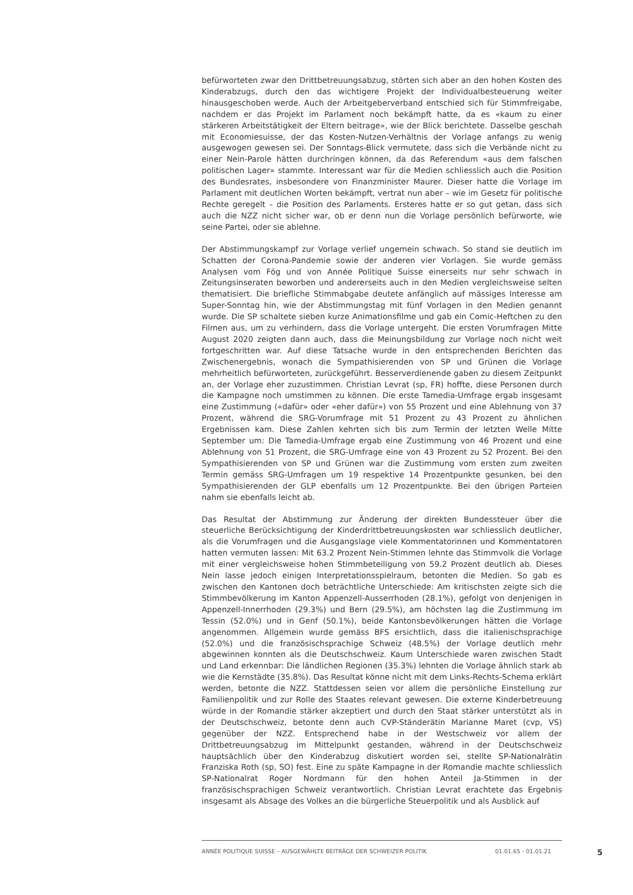befürworteten zwar den Drittbetreuungsabzug, störten sich aber an den hohen Kosten des Kinderabzugs, durch den das wichtigere Projekt der Individualbesteuerung weiter hinausgeschoben werde. Auch der Arbeitgeberverband entschied sich für Stimmfreigabe, nachdem er das Projekt im Parlament noch bekämpft hatte, da es «kaum zu einer stärkeren Arbeitstätigkeit der Eltern beitrage», wie der Blick berichtete. Dasselbe geschah mit Economiesuisse, der das Kosten-Nutzen-Verhältnis der Vorlage anfangs zu wenig ausgewogen gewesen sei. Der Sonntags-Blick vermutete, dass sich die Verbände nicht zu einer Nein-Parole hätten durchringen können, da das Referendum «aus dem falschen politischen Lager» stammte. Interessant war für die Medien schliesslich auch die Position des Bundesrates, insbesondere von Finanzminister Maurer. Dieser hatte die Vorlage im Parlament mit deutlichen Worten bekämpft, vertrat nun aber – wie im Gesetz für politische Rechte geregelt – die Position des Parlaments. Ersteres hatte er so gut getan, dass sich auch die NZZ nicht sicher war, ob er denn nun die Vorlage persönlich befürworte, wie seine Partei, oder sie ablehne.
Der Abstimmungskampf zur Vorlage verlief ungemein schwach. So stand sie deutlich im Schatten der Corona-Pandemie sowie der anderen vier Vorlagen. Sie wurde gemäss Analysen vom Fög und von Année Politique Suisse einerseits nur sehr schwach in Zeitungsinseraten beworben und andererseits auch in den Medien vergleichsweise selten thematisiert. Die briefliche Stimmabgabe deutete anfänglich auf mässiges Interesse am Super-Sonntag hin, wie der Abstimmungstag mit fünf Vorlagen in den Medien genannt wurde. Die SP schaltete sieben kurze Animationsfilme und gab ein Comic-Heftchen zu den Filmen aus, um zu verhindern, dass die Vorlage untergeht. Die ersten Vorumfragen Mitte August 2020 zeigten dann auch, dass die Meinungsbildung zur Vorlage noch nicht weit fortgeschritten war. Auf diese Tatsache wurde in den entsprechenden Berichten das Zwischenergebnis, wonach die Sympathisierenden von SP und Grünen die Vorlage mehrheitlich befürworteten, zurückgeführt. Besserverdienende gaben zu diesem Zeitpunkt an, der Vorlage eher zuzustimmen. Christian Levrat (sp, FR) hoffte, diese Personen durch die Kampagne noch umstimmen zu können. Die erste Tamedia-Umfrage ergab insgesamt eine Zustimmung («dafür» oder «eher dafür») von 55 Prozent und eine Ablehnung von 37 Prozent, während die SRG-Vorumfrage mit 51 Prozent zu 43 Prozent zu ähnlichen Ergebnissen kam. Diese Zahlen kehrten sich bis zum Termin der letzten Welle Mitte September um: Die Tamedia-Umfrage ergab eine Zustimmung von 46 Prozent und eine Ablehnung von 51 Prozent, die SRG-Umfrage eine von 43 Prozent zu 52 Prozent. Bei den Sympathisierenden von SP und Grünen war die Zustimmung vom ersten zum zweiten Termin gemäss SRG-Umfragen um 19 respektive 14 Prozentpunkte gesunken, bei den Sympathisierenden der GLP ebenfalls um 12 Prozentpunkte. Bei den übrigen Parteien nahm sie ebenfalls leicht ab.
Das Resultat der Abstimmung zur Änderung der direkten Bundessteuer über die steuerliche Berücksichtigung der Kinderdrittbetreuungskosten war schliesslich deutlicher, als die Vorumfragen und die Ausgangslage viele Kommentatorinnen und Kommentatoren hatten vermuten lassen: Mit 63.2 Prozent Nein-Stimmen lehnte das Stimmvolk die Vorlage mit einer vergleichsweise hohen Stimmbeteiligung von 59.2 Prozent deutlich ab. Dieses Nein lasse jedoch einigen Interpretationsspielraum, betonten die Medien. So gab es zwischen den Kantonen doch beträchtliche Unterschiede: Am kritischsten zeigte sich die Stimmbevölkerung im Kanton Appenzell-Ausserrhoden (28.1%), gefolgt von denjenigen in Appenzell-Innerrhoden (29.3%) und Bern (29.5%), am höchsten lag die Zustimmung im Tessin (52.0%) und in Genf (50.1%), beide Kantonsbevölkerungen hätten die Vorlage angenommen. Allgemein wurde gemäss BFS ersichtlich, dass die italienischsprachige (52.0%) und die französischsprachige Schweiz (48.5%) der Vorlage deutlich mehr abgewinnen konnten als die Deutschschweiz. Kaum Unterschiede waren zwischen Stadt und Land erkennbar: Die ländlichen Regionen (35.3%) lehnten die Vorlage ähnlich stark ab wie die Kernstädte (35.8%). Das Resultat könne nicht mit dem Links-Rechts-Schema erklärt werden, betonte die NZZ. Stattdessen seien vor allem die persönliche Einstellung zur Familienpolitik und zur Rolle des Staates relevant gewesen. Die externe Kinderbetreuung würde in der Romandie stärker akzeptiert und durch den Staat stärker unterstützt als in der Deutschschweiz, betonte denn auch CVP-Ständerätin Marianne Maret (cvp, VS) gegenüber der NZZ. Entsprechend habe in der Westschweiz vor allem der Drittbetreuungsabzug im Mittelpunkt gestanden, während in der Deutschschweiz hauptsächlich über den Kinderabzug diskutiert worden sei, stellte SP-Nationalrätin Franziska Roth (sp, SO) fest. Eine zu späte Kampagne in der Romandie machte schliesslich SP-Nationalrat Roger Nordmann für den hohen Anteil Ja-Stimmen in der französischsprachigen Schweiz verantwortlich. Christian Levrat erachtete das Ergebnis insgesamt als Absage des Volkes an die bürgerliche Steuerpolitik und als Ausblick auf
ANNÉE POLITIQUE SUISSE – AUSGEWÄHLTE BEITRÄGE DER SCHWEIZER POLITIK 01.01.65 - 01.01.21
5